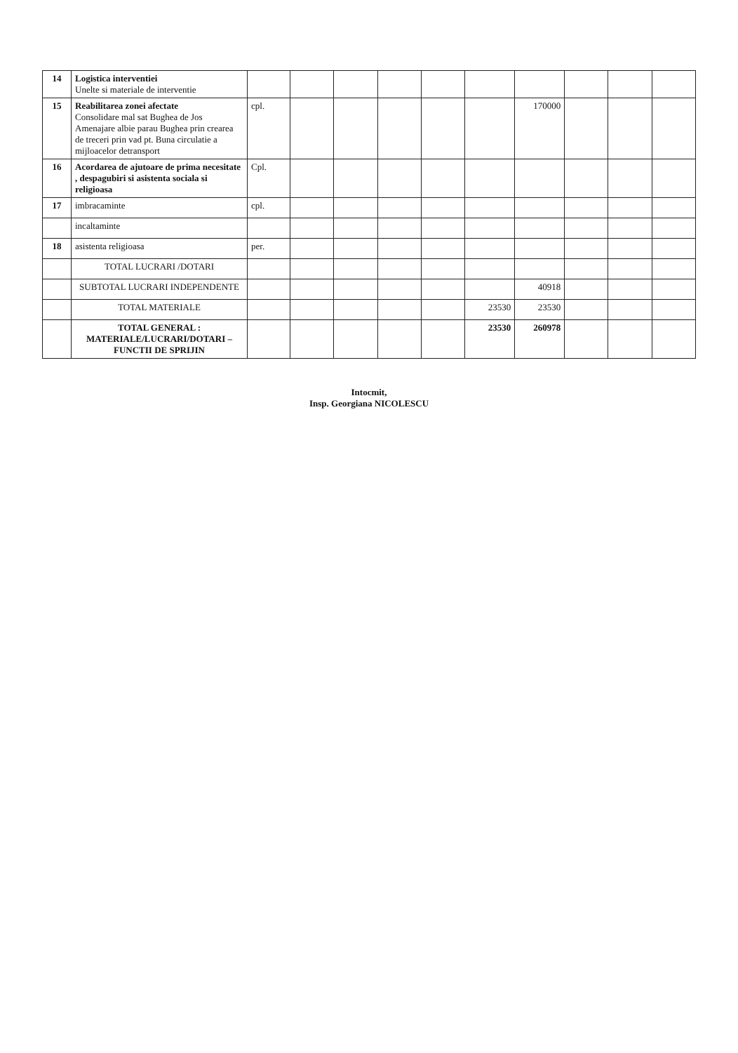| 14 | Logistica interventiei Unelte si materiale de interventie | | | | | | | | | | |
| 15 | Reabilitarea zonei afectate Consolidare mal sat Bughea de Jos Amenajare albie parau Bughea prin crearea de treceri prin vad pt. Buna circulatie a mijloacelor detransport | cpl. | | | | | | 170000 | | | |
| 16 | Acordarea de ajutoare de prima necesitate , despagubiri si asistenta sociala si religioasa | Cpl. | | | | | | | | | |
| 17 | imbracaminte | cpl. | | | | | | | | | |
| | incaltaminte | | | | | | | | | | |
| 18 | asistenta religioasa | per. | | | | | | | | | |
| | TOTAL LUCRARI /DOTARI | | | | | | | | | | |
| | SUBTOTAL LUCRARI INDEPENDENTE | | | | | | | 40918 | | | |
| | TOTAL MATERIALE | | | | | | 23530 | 23530 | | | |
| | TOTAL GENERAL : MATERIALE/LUCRARI/DOTARI – FUNCTII DE SPRIJIN | | | | | | 23530 | 260978 | | | |
Intocmit,
Insp. Georgiana NICOLESCU